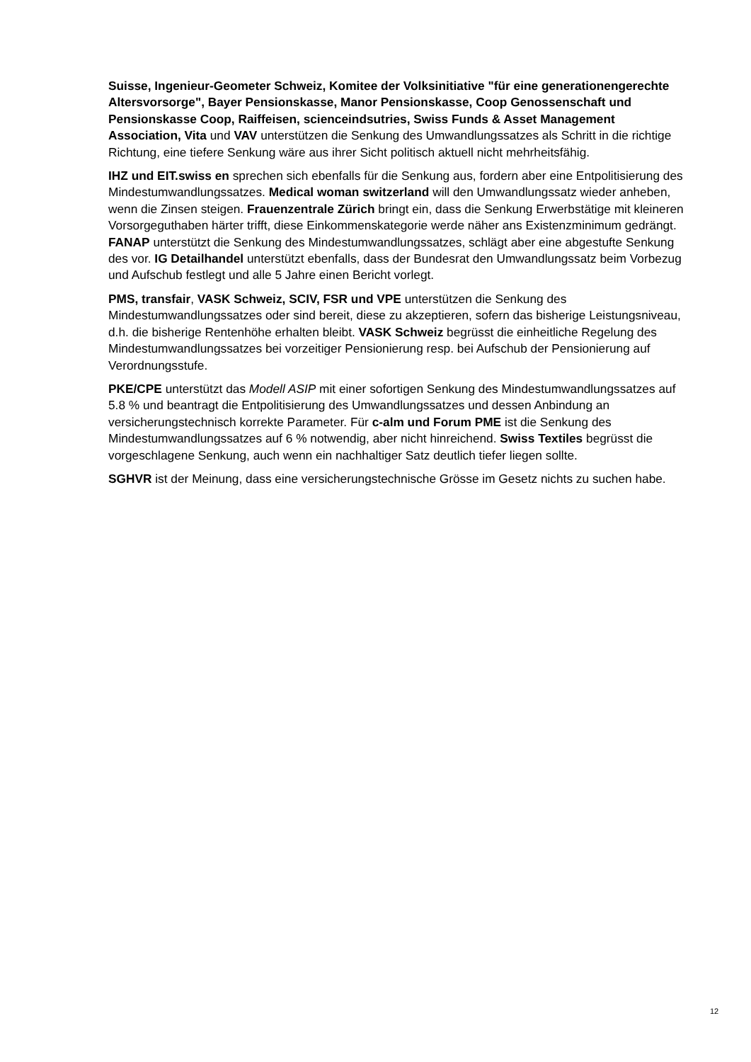Suisse, Ingenieur-Geometer Schweiz, Komitee der Volksinitiative "für eine generationengerechte Altersvorsorge", Bayer Pensionskasse, Manor Pensionskasse, Coop Genossenschaft und Pensionskasse Coop, Raiffeisen, scienceindsutries, Swiss Funds & Asset Management Association, Vita und VAV unterstützen die Senkung des Umwandlungssatzes als Schritt in die richtige Richtung, eine tiefere Senkung wäre aus ihrer Sicht politisch aktuell nicht mehrheitsfähig.
IHZ und EIT.swiss en sprechen sich ebenfalls für die Senkung aus, fordern aber eine Entpolitisierung des Mindestumwandlungssatzes. Medical woman switzerland will den Umwandlungssatz wieder anheben, wenn die Zinsen steigen. Frauenzentrale Zürich bringt ein, dass die Senkung Erwerbstätige mit kleineren Vorsorgeguthaben härter trifft, diese Einkommenskategorie werde näher ans Existenzminimum gedrängt. FANAP unterstützt die Senkung des Mindestumwandlungssatzes, schlägt aber eine abgestufte Senkung des vor. IG Detailhandel unterstützt ebenfalls, dass der Bundesrat den Umwandlungssatz beim Vorbezug und Aufschub festlegt und alle 5 Jahre einen Bericht vorlegt.
PMS, transfair, VASK Schweiz, SCIV, FSR und VPE unterstützen die Senkung des Mindestumwandlungssatzes oder sind bereit, diese zu akzeptieren, sofern das bisherige Leistungsniveau, d.h. die bisherige Rentenhöhe erhalten bleibt. VASK Schweiz begrüsst die einheitliche Regelung des Mindestumwandlungssatzes bei vorzeitiger Pensionierung resp. bei Aufschub der Pensionierung auf Verordnungsstufe.
PKE/CPE unterstützt das Modell ASIP mit einer sofortigen Senkung des Mindestumwandlungssatzes auf 5.8 % und beantragt die Entpolitisierung des Umwandlungssatzes und dessen Anbindung an versicherungstechnisch korrekte Parameter. Für c-alm und Forum PME ist die Senkung des Mindestumwandlungssatzes auf 6 % notwendig, aber nicht hinreichend. Swiss Textiles begrüsst die vorgeschlagene Senkung, auch wenn ein nachhaltiger Satz deutlich tiefer liegen sollte.
SGHVR ist der Meinung, dass eine versicherungstechnische Grösse im Gesetz nichts zu suchen habe.
12